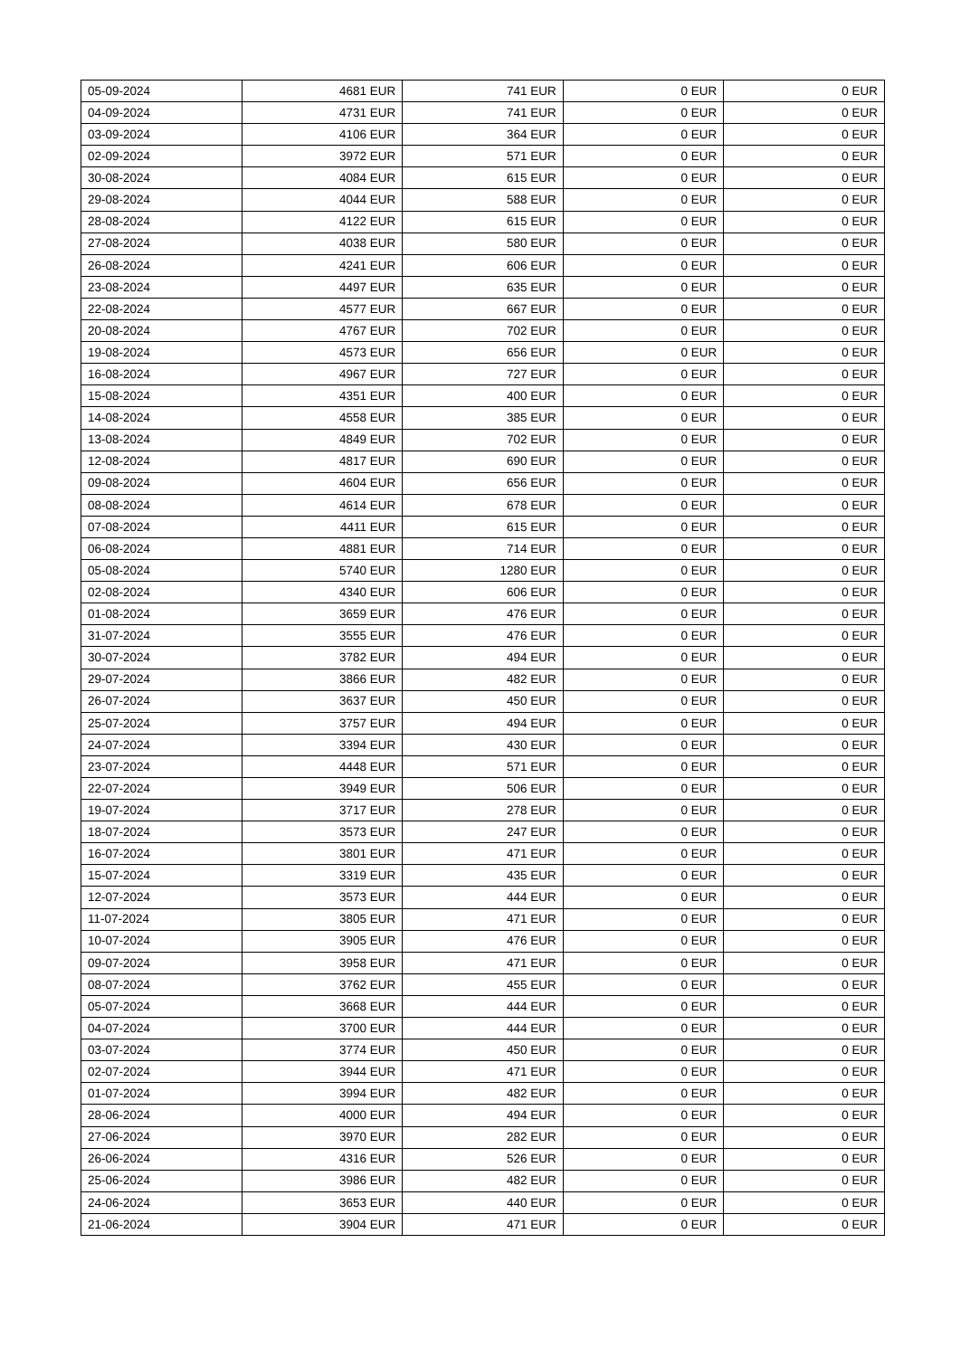| 05-09-2024 | 4681 EUR | 741 EUR | 0 EUR | 0 EUR |
| 04-09-2024 | 4731 EUR | 741 EUR | 0 EUR | 0 EUR |
| 03-09-2024 | 4106 EUR | 364 EUR | 0 EUR | 0 EUR |
| 02-09-2024 | 3972 EUR | 571 EUR | 0 EUR | 0 EUR |
| 30-08-2024 | 4084 EUR | 615 EUR | 0 EUR | 0 EUR |
| 29-08-2024 | 4044 EUR | 588 EUR | 0 EUR | 0 EUR |
| 28-08-2024 | 4122 EUR | 615 EUR | 0 EUR | 0 EUR |
| 27-08-2024 | 4038 EUR | 580 EUR | 0 EUR | 0 EUR |
| 26-08-2024 | 4241 EUR | 606 EUR | 0 EUR | 0 EUR |
| 23-08-2024 | 4497 EUR | 635 EUR | 0 EUR | 0 EUR |
| 22-08-2024 | 4577 EUR | 667 EUR | 0 EUR | 0 EUR |
| 20-08-2024 | 4767 EUR | 702 EUR | 0 EUR | 0 EUR |
| 19-08-2024 | 4573 EUR | 656 EUR | 0 EUR | 0 EUR |
| 16-08-2024 | 4967 EUR | 727 EUR | 0 EUR | 0 EUR |
| 15-08-2024 | 4351 EUR | 400 EUR | 0 EUR | 0 EUR |
| 14-08-2024 | 4558 EUR | 385 EUR | 0 EUR | 0 EUR |
| 13-08-2024 | 4849 EUR | 702 EUR | 0 EUR | 0 EUR |
| 12-08-2024 | 4817 EUR | 690 EUR | 0 EUR | 0 EUR |
| 09-08-2024 | 4604 EUR | 656 EUR | 0 EUR | 0 EUR |
| 08-08-2024 | 4614 EUR | 678 EUR | 0 EUR | 0 EUR |
| 07-08-2024 | 4411 EUR | 615 EUR | 0 EUR | 0 EUR |
| 06-08-2024 | 4881 EUR | 714 EUR | 0 EUR | 0 EUR |
| 05-08-2024 | 5740 EUR | 1280 EUR | 0 EUR | 0 EUR |
| 02-08-2024 | 4340 EUR | 606 EUR | 0 EUR | 0 EUR |
| 01-08-2024 | 3659 EUR | 476 EUR | 0 EUR | 0 EUR |
| 31-07-2024 | 3555 EUR | 476 EUR | 0 EUR | 0 EUR |
| 30-07-2024 | 3782 EUR | 494 EUR | 0 EUR | 0 EUR |
| 29-07-2024 | 3866 EUR | 482 EUR | 0 EUR | 0 EUR |
| 26-07-2024 | 3637 EUR | 450 EUR | 0 EUR | 0 EUR |
| 25-07-2024 | 3757 EUR | 494 EUR | 0 EUR | 0 EUR |
| 24-07-2024 | 3394 EUR | 430 EUR | 0 EUR | 0 EUR |
| 23-07-2024 | 4448 EUR | 571 EUR | 0 EUR | 0 EUR |
| 22-07-2024 | 3949 EUR | 506 EUR | 0 EUR | 0 EUR |
| 19-07-2024 | 3717 EUR | 278 EUR | 0 EUR | 0 EUR |
| 18-07-2024 | 3573 EUR | 247 EUR | 0 EUR | 0 EUR |
| 16-07-2024 | 3801 EUR | 471 EUR | 0 EUR | 0 EUR |
| 15-07-2024 | 3319 EUR | 435 EUR | 0 EUR | 0 EUR |
| 12-07-2024 | 3573 EUR | 444 EUR | 0 EUR | 0 EUR |
| 11-07-2024 | 3805 EUR | 471 EUR | 0 EUR | 0 EUR |
| 10-07-2024 | 3905 EUR | 476 EUR | 0 EUR | 0 EUR |
| 09-07-2024 | 3958 EUR | 471 EUR | 0 EUR | 0 EUR |
| 08-07-2024 | 3762 EUR | 455 EUR | 0 EUR | 0 EUR |
| 05-07-2024 | 3668 EUR | 444 EUR | 0 EUR | 0 EUR |
| 04-07-2024 | 3700 EUR | 444 EUR | 0 EUR | 0 EUR |
| 03-07-2024 | 3774 EUR | 450 EUR | 0 EUR | 0 EUR |
| 02-07-2024 | 3944 EUR | 471 EUR | 0 EUR | 0 EUR |
| 01-07-2024 | 3994 EUR | 482 EUR | 0 EUR | 0 EUR |
| 28-06-2024 | 4000 EUR | 494 EUR | 0 EUR | 0 EUR |
| 27-06-2024 | 3970 EUR | 282 EUR | 0 EUR | 0 EUR |
| 26-06-2024 | 4316 EUR | 526 EUR | 0 EUR | 0 EUR |
| 25-06-2024 | 3986 EUR | 482 EUR | 0 EUR | 0 EUR |
| 24-06-2024 | 3653 EUR | 440 EUR | 0 EUR | 0 EUR |
| 21-06-2024 | 3904 EUR | 471 EUR | 0 EUR | 0 EUR |